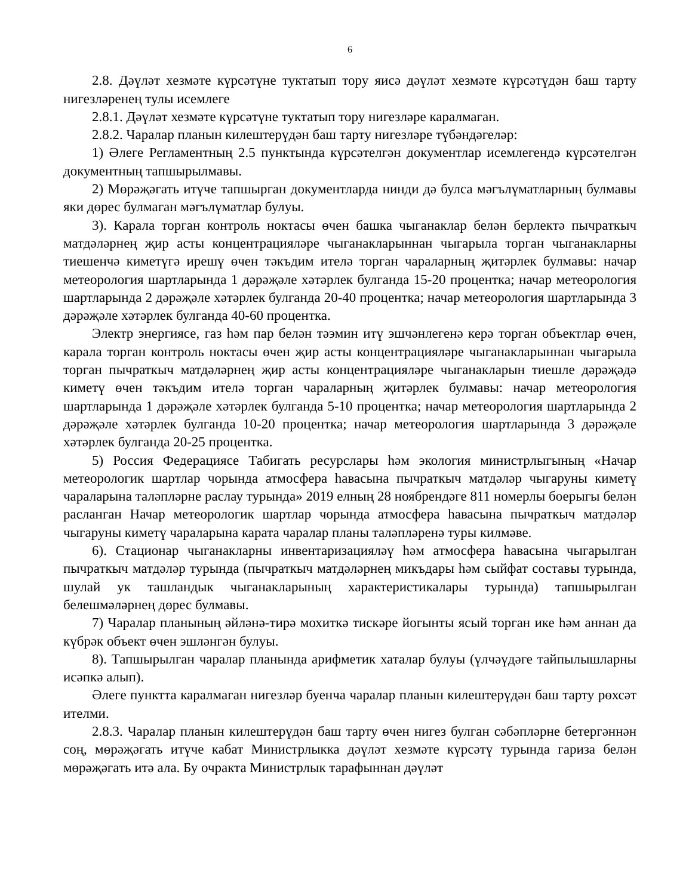6
2.8. Дәүләт хезмәте күрсәтүне туктатып тору яисә дәүләт хезмәте күрсәтүдән баш тарту нигезләренең тулы исемлеге
2.8.1. Дәүләт хезмәте күрсәтүне туктатып тору нигезләре каралмаган.
2.8.2. Чаралар планын килештерүдән баш тарту нигезләре түбәндәгеләр:
1) Әлеге Регламентның 2.5 пунктында күрсәтелгән документлар исемлегендә күрсәтелгән документның тапшырылмавы.
2) Мөрәҗәгать итүче тапшырган документларда нинди дә булса мәгълүматларның булмавы яки дөрес булмаган мәгълүматлар булуы.
3). Карала торган контроль ноктасы өчен башка чыганаклар белән берлектә пычраткыч матдәләрнең җир асты концентрацияләре чыганакларыннан чыгарыла торган чыганакларны тиешенчә киметүгә ирешү өчен тәкъдим ителә торган чараларның җитәрлек булмавы: начар метеорология шартларында 1 дәрәҗәле хәтәрлек булганда 15-20 процентка; начар метеорология шартларында 2 дәрәҗәле хәтәрлек булганда 20-40 процентка; начар метеорология шартларында 3 дәрәҗәле хәтәрлек булганда 40-60 процентка.
Электр энергиясе, газ һәм пар белән тәэмин итү эшчәнлегенә керә торган объектлар өчен, карала торган контроль ноктасы өчен җир асты концентрацияләре чыганакларыннан чыгарыла торган пычраткыч матдәләрнең җир асты концентрацияләре чыганакларын тиешле дәрәҗәдә киметү өчен тәкъдим ителә торган чараларның җитәрлек булмавы: начар метеорология шартларында 1 дәрәҗәле хәтәрлек булганда 5-10 процентка; начар метеорология шартларында 2 дәрәҗәле хәтәрлек булганда 10-20 процентка; начар метеорология шартларында 3 дәрәҗәле хәтәрлек булганда 20-25 процентка.
5) Россия Федерациясе Табигать ресурслары һәм экология министрлыгының «Начар метеорологик шартлар чорында атмосфера һавасына пычраткыч матдәләр чыгаруны киметү чараларына таләпләрне раслау турында» 2019 елның 28 ноябрендәге 811 номерлы боерыгы белән расланган Начар метеорологик шартлар чорында атмосфера һавасына пычраткыч матдәләр чыгаруны киметү чараларына карата чаралар планы таләпләренә туры килмәве.
6). Стационар чыганакларны инвентаризацияләү һәм атмосфера һавасына чыгарылган пычраткыч матдәләр турында (пычраткыч матдәләрнең микъдары һәм сыйфат составы турында, шулай ук ташландык чыганакларының характеристикалары турында) тапшырылган белешмәләрнең дөрес булмавы.
7) Чаралар планының әйләнә-тирә мохиткә тискәре йогынты ясый торган ике һәм аннан да күбрәк объект өчен эшләнгән булуы.
8). Тапшырылган чаралар планында арифметик хаталар булуы (үлчәүдәге тайпылышларны исәпкә алып).
Әлеге пунктта каралмаган нигезләр буенча чаралар планын килештерүдән баш тарту рөхсәт ителми.
2.8.3. Чаралар планын килештерүдән баш тарту өчен нигез булган сәбәпләрне бетергәннән соң, мөрәҗәгать итүче кабат Министрлыкка дәүләт хезмәте күрсәтү турында гариза белән мөрәҗәгать итә ала. Бу очракта Министрлык тарафыннан дәүләт